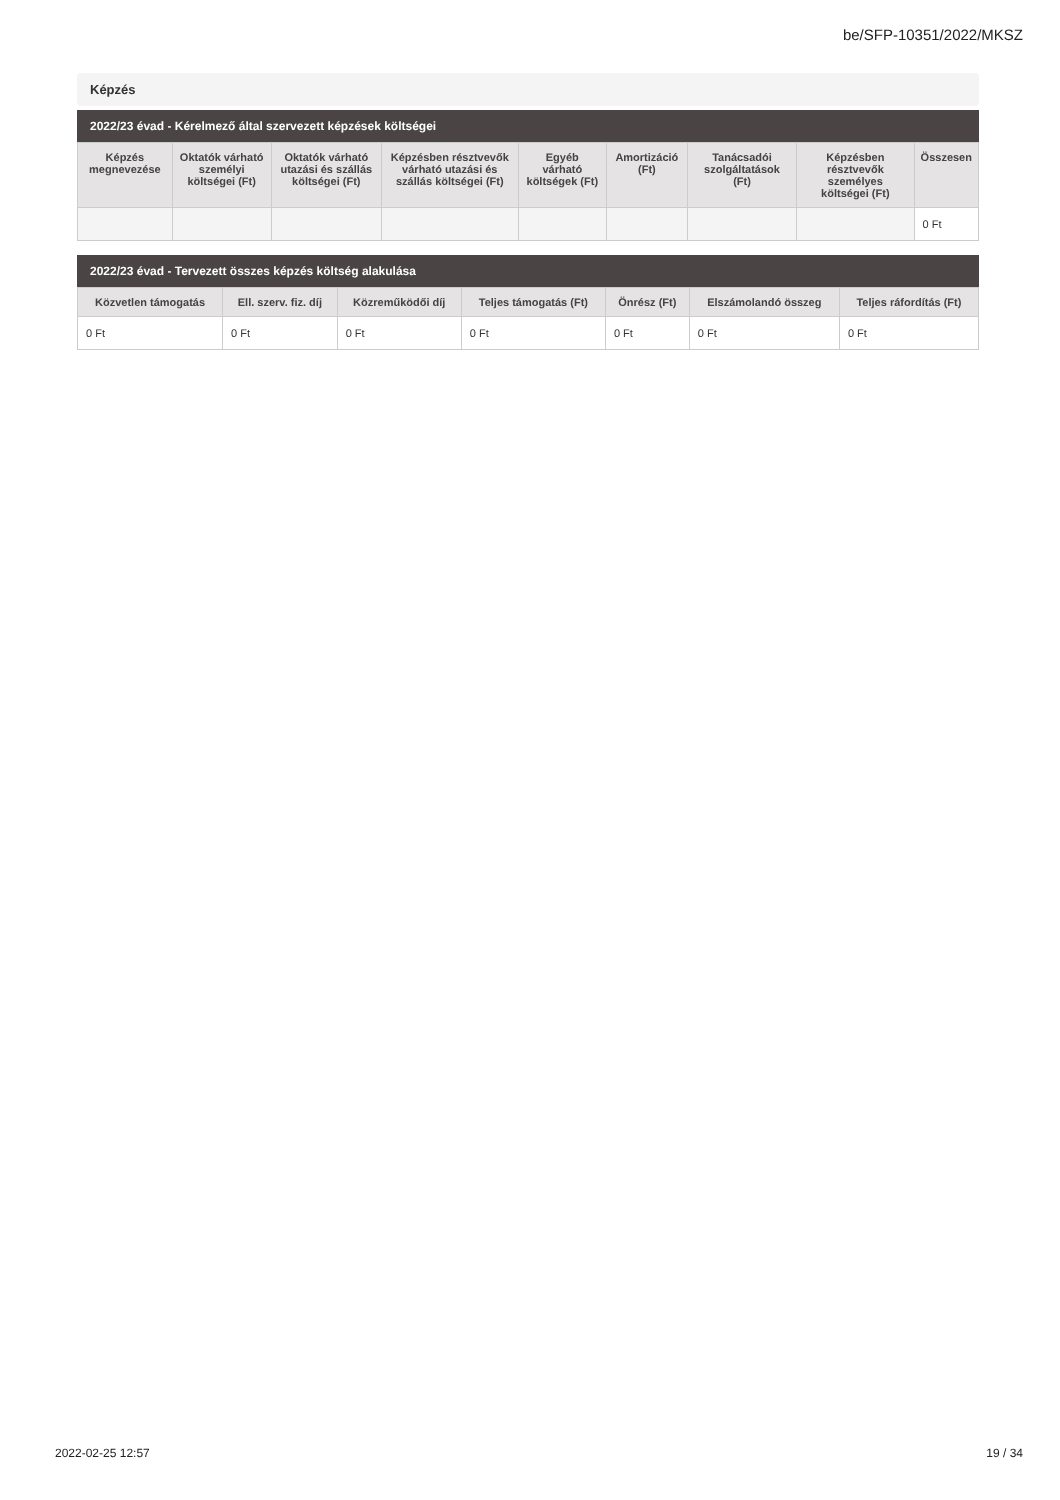be/SFP-10351/2022/MKSZ
Képzés
2022/23 évad - Kérelmező által szervezett képzések költségei
| Képzés megnevezése | Oktatók várható személyi költségei (Ft) | Oktatók várható utazási és szállás költségei (Ft) | Képzésben résztvevők várható utazási és szállás költségei (Ft) | Egyéb várható költségek (Ft) | Amortizáció (Ft) | Tanácsadói szolgáltatások (Ft) | Képzésben résztvevők személyes költségei (Ft) | Összesen |
| --- | --- | --- | --- | --- | --- | --- | --- | --- |
| | | | | | | | | 0 Ft |
2022/23 évad - Tervezett összes képzés költség alakulása
| Közvetlen támogatás | Ell. szerv. fiz. díj | Közreműködői díj | Teljes támogatás (Ft) | Önrész (Ft) | Elszámolandó összeg | Teljes ráfordítás (Ft) |
| --- | --- | --- | --- | --- | --- | --- |
| 0 Ft | 0 Ft | 0 Ft | 0 Ft | 0 Ft | 0 Ft | 0 Ft |
2022-02-25 12:57 19 / 34